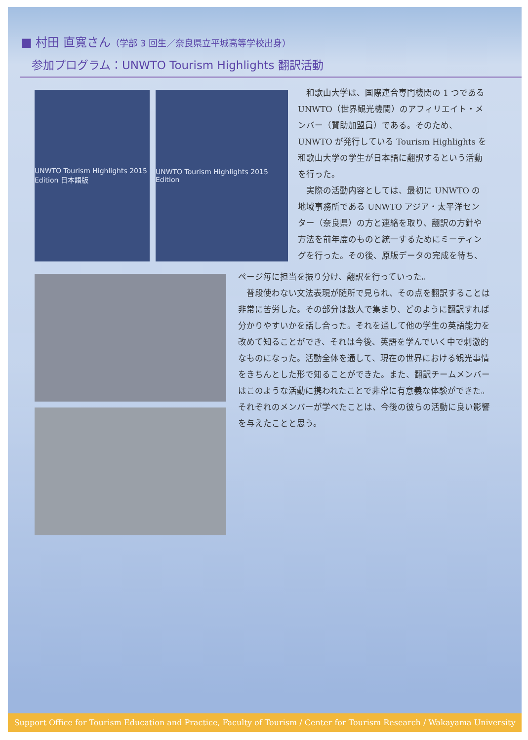■ 村田 直寛さん（学部 3 回生／奈良県立平城高等学校出身）
参加プログラム：UNWTO Tourism Highlights 翻訳活動
UNWTO Tourism Highlights 2015 Edition 日本語版
UNWTO Tourism Highlights 2015 Edition
　和歌山大学は、国際連合専門機関の 1 つである UNWTO（世界観光機関）のアフィリエイト・メンバー（賛助加盟員）である。そのため、UNWTO が発行している Tourism Highlights を和歌山大学の学生が日本語に翻訳するという活動を行った。
　実際の活動内容としては、最初に UNWTO の地域事務所である UNWTO アジア・太平洋センター（奈良県）の方と連絡を取り、翻訳の方針や方法を前年度のものと統一するためにミーティングを行った。その後、原版データの完成を待ち、
ページ毎に担当を振り分け、翻訳を行っていった。
　普段使わない文法表現が随所で見られ、その点を翻訳することは非常に苦労した。その部分は数人で集まり、どのように翻訳すれば分かりやすいかを話し合った。それを通して他の学生の英語能力を改めて知ることができ、それは今後、英語を学んでいく中で刺激的なものになった。活動全体を通して、現在の世界における観光事情をきちんとした形で知ることができた。また、翻訳チームメンバーはこのような活動に携われたことで非常に有意義な体験ができた。それぞれのメンバーが学べたことは、今後の彼らの活動に良い影響を与えたことと思う。
Support Office for Tourism Education and Practice, Faculty of Tourism / Center for Tourism Research / Wakayama University